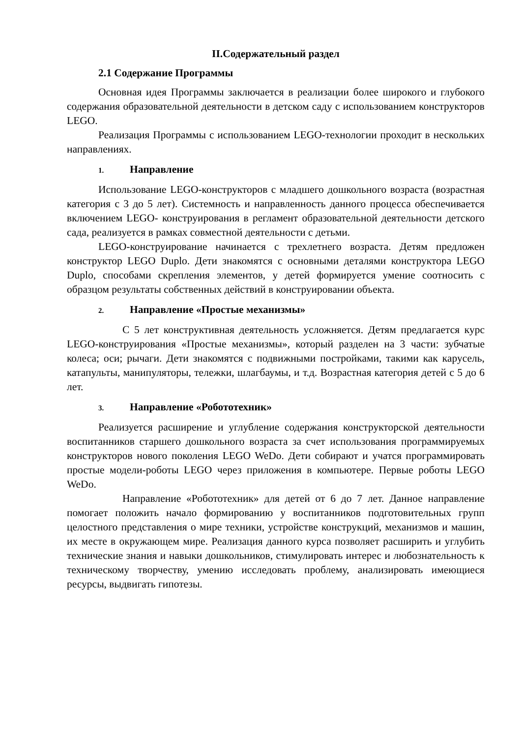II.Содержательный раздел
2.1 Содержание Программы
Основная идея Программы заключается в реализации более широкого и глубокого содержания образовательной деятельности в детском саду с использованием конструкторов LEGO.
Реализация Программы с использованием LEGO-технологии проходит в нескольких направлениях.
1. Направление
Использование LEGO-конструкторов с младшего дошкольного возраста (возрастная категория с 3 до 5 лет). Системность и направленность данного процесса обеспечивается включением LEGO- конструирования в регламент образовательной деятельности детского сада, реализуется в рамках совместной деятельности с детьми.
LEGO-конструирование начинается с трехлетнего возраста. Детям предложен конструктор LEGO Duplo. Дети знакомятся с основными деталями конструктора LEGO Duplo, способами скрепления элементов, у детей формируется умение соотносить с образцом результаты собственных действий в конструировании объекта.
2. Направление «Простые механизмы»
С 5 лет конструктивная деятельность усложняется. Детям предлагается курс LEGO-конструирования «Простые механизмы», который разделен на 3 части: зубчатые колеса; оси; рычаги. Дети знакомятся с подвижными постройками, такими как карусель, катапульты, манипуляторы, тележки, шлагбаумы, и т.д. Возрастная категория детей с 5 до 6 лет.
3. Направление «Робототехник»
Реализуется расширение и углубление содержания конструкторской деятельности воспитанников старшего дошкольного возраста за счет использования программируемых конструкторов нового поколения LEGO WeDo. Дети собирают и учатся программировать простые модели-роботы LEGO через приложения в компьютере. Первые роботы LEGO WeDo.
Направление «Робототехник» для детей от 6 до 7 лет. Данное направление помогает положить начало формированию у воспитанников подготовительных групп целостного представления о мире техники, устройстве конструкций, механизмов и машин, их месте в окружающем мире. Реализация данного курса позволяет расширить и углубить технические знания и навыки дошкольников, стимулировать интерес и любознательность к техническому творчеству, умению исследовать проблему, анализировать имеющиеся ресурсы, выдвигать гипотезы.